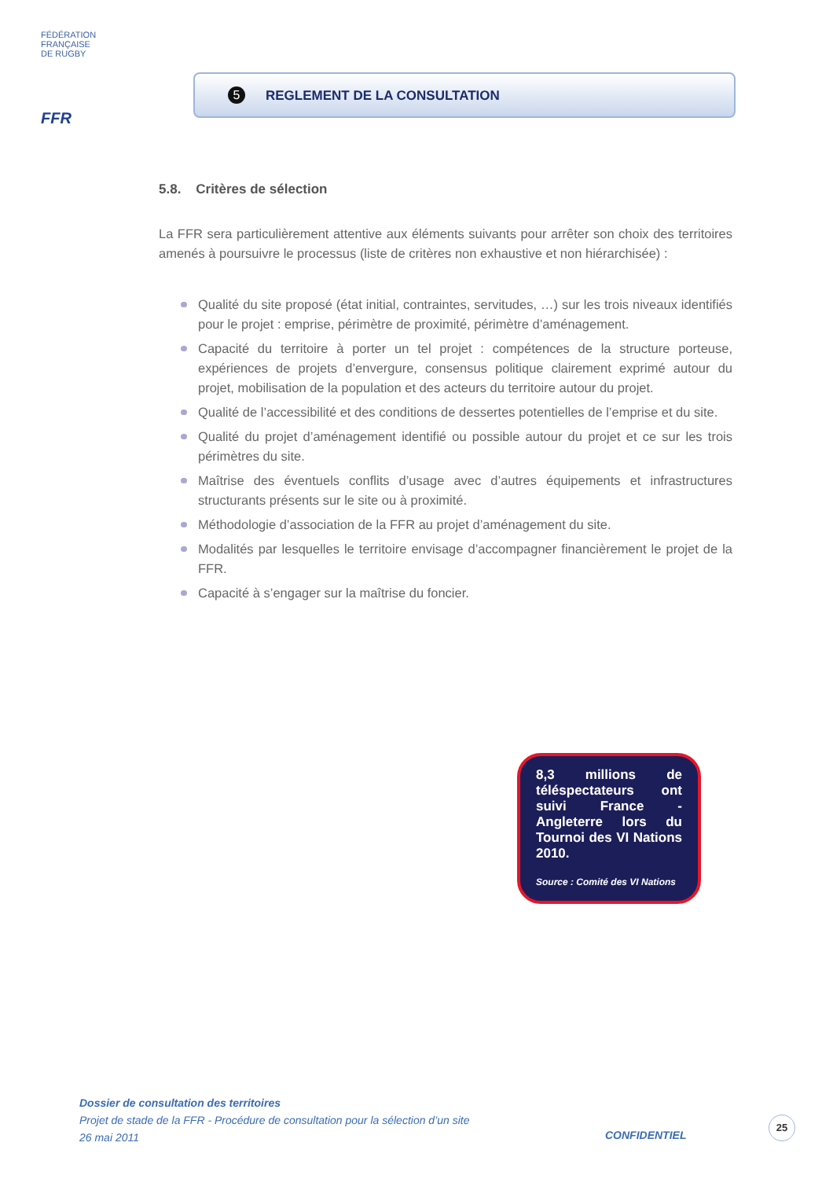FÉDÉRATION
FRANÇAISE
DE RUGBY
FFR
5
REGLEMENT DE LA CONSULTATION
5.8. Critères de sélection
La FFR sera particulièrement attentive aux éléments suivants pour arrêter son choix des territoires amenés à poursuivre le processus (liste de critères non exhaustive et non hiérarchisée) :
Qualité du site proposé (état initial, contraintes, servitudes, …) sur les trois niveaux identifiés pour le projet : emprise, périmètre de proximité, périmètre d’aménagement.
Capacité du territoire à porter un tel projet : compétences de la structure porteuse, expériences de projets d’envergure, consensus politique clairement exprimé autour du projet, mobilisation de la population et des acteurs du territoire autour du projet.
Qualité de l’accessibilité et des conditions de dessertes potentielles de l’emprise et du site.
Qualité du projet d’aménagement identifié ou possible autour du projet et ce sur les trois périmètres du site.
Maîtrise des éventuels conflits d’usage avec d’autres équipements et infrastructures structurants présents sur le site ou à proximité.
Méthodologie d’association de la FFR au projet d’aménagement du site.
Modalités par lesquelles le territoire envisage d’accompagner financièrement le projet de la FFR.
Capacité à s’engager sur la maîtrise du foncier.
8,3 millions de téléspectateurs ont suivi France - Angleterre lors du Tournoi des VI Nations 2010.
Source : Comité des VI Nations
Dossier de consultation des territoires
Projet de stade de la FFR - Procédure de consultation pour la sélection d’un site
26 mai 2011
CONFIDENTIEL
25